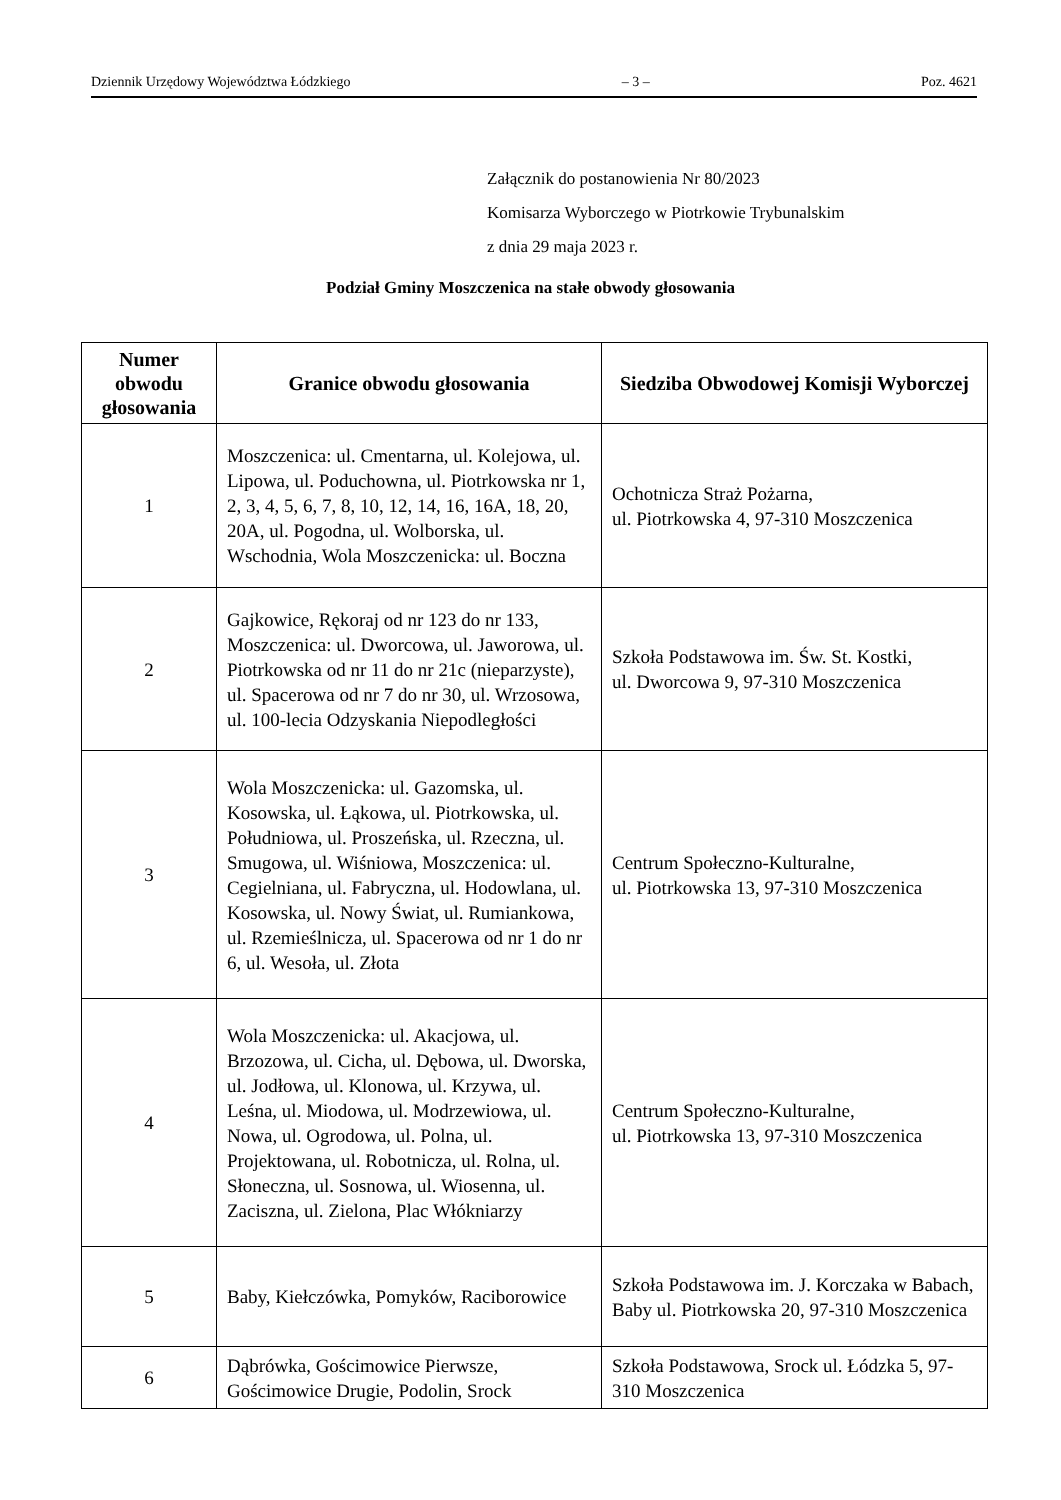Dziennik Urzędowy Województwa Łódzkiego – 3 – Poz. 4621
Załącznik do postanowienia Nr 80/2023
Komisarza Wyborczego w Piotrkowie Trybunalskim
z dnia 29 maja 2023 r.
Podział Gminy Moszczenica na stałe obwody głosowania
| Numer obwodu głosowania | Granice obwodu głosowania | Siedziba Obwodowej Komisji Wyborczej |
| --- | --- | --- |
| 1 | Moszczenica: ul. Cmentarna, ul. Kolejowa, ul. Lipowa, ul. Poduchowna, ul. Piotrkowska nr 1, 2, 3, 4, 5, 6, 7, 8, 10, 12, 14, 16, 16A, 18, 20, 20A, ul. Pogodna, ul. Wolborska, ul. Wschodnia, Wola Moszczenicka: ul. Boczna | Ochotnicza Straż Pożarna, ul. Piotrkowska 4, 97-310 Moszczenica |
| 2 | Gajkowice, Rękoraj od nr 123 do nr 133, Moszczenica: ul. Dworcowa, ul. Jaworowa, ul. Piotrkowska od nr 11 do nr 21c (nieparzyste), ul. Spacerowa od nr 7 do nr 30, ul. Wrzosowa, ul. 100-lecia Odzyskania Niepodległości | Szkoła Podstawowa im. Św. St. Kostki, ul. Dworcowa 9, 97-310 Moszczenica |
| 3 | Wola Moszczenicka: ul. Gazomska, ul. Kosowska, ul. Łąkowa, ul. Piotrkowska, ul. Południowa, ul. Proszeńska, ul. Rzeczna, ul. Smugowa, ul. Wiśniowa, Moszczenica: ul. Cegielniana, ul. Fabryczna, ul. Hodowlana, ul. Kosowska, ul. Nowy Świat, ul. Rumiankowa, ul. Rzemieślnicza, ul. Spacerowa od nr 1 do nr 6, ul. Wesoła, ul. Złota | Centrum Społeczno-Kulturalne, ul. Piotrkowska 13, 97-310 Moszczenica |
| 4 | Wola Moszczenicka: ul. Akacjowa, ul. Brzozowa, ul. Cicha, ul. Dębowa, ul. Dworska, ul. Jodłowa, ul. Klonowa, ul. Krzywa, ul. Leśna, ul. Miodowa, ul. Modrzewiowa, ul. Nowa, ul. Ogrodowa, ul. Polna, ul. Projektowana, ul. Robotnicza, ul. Rolna, ul. Słoneczna, ul. Sosnowa, ul. Wiosenna, ul. Zaciszna, ul. Zielona, Plac Włókniarzy | Centrum Społeczno-Kulturalne, ul. Piotrkowska 13, 97-310 Moszczenica |
| 5 | Baby, Kiełczówka, Pomyków, Raciborowice | Szkoła Podstawowa im. J. Korczaka w Babach, Baby ul. Piotrkowska 20, 97-310 Moszczenica |
| 6 | Dąbrówka, Gościmowice Pierwsze, Gościmowice Drugie, Podolin, Srock | Szkoła Podstawowa, Srock ul. Łódzka 5, 97-310 Moszczenica |